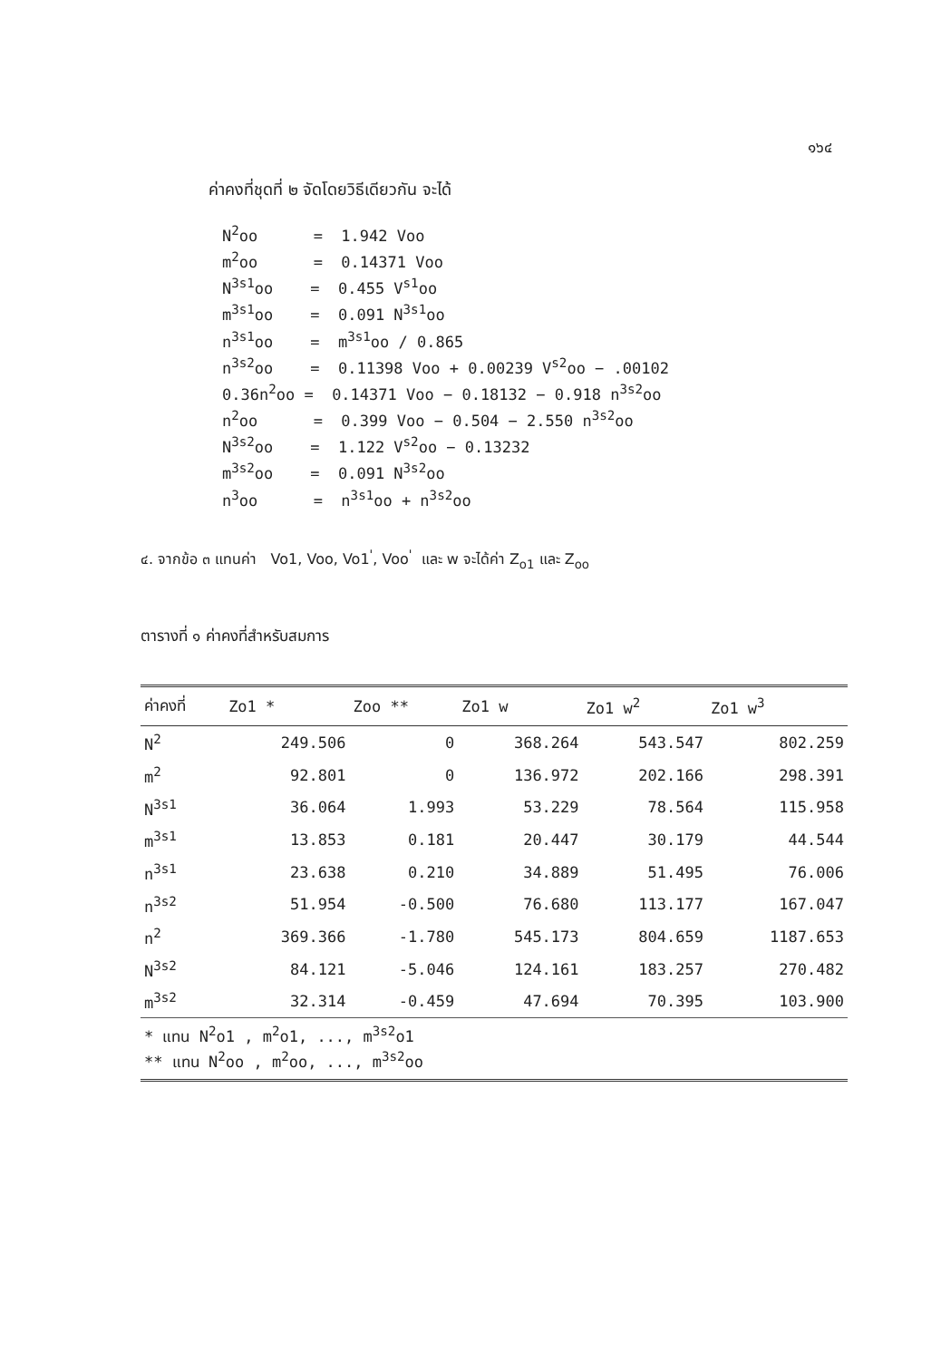๑๖๔
ค่าคงที่ชุดที่ ๒ จัดโดยวิธีเดียวกัน จะได้
N<sup>2</sup>oo = 1.942 Voo
m<sup>2</sup>oo = 0.14371 Voo
N<sup>3s1</sup>oo = 0.455 V<sup>s1</sup>oo
m<sup>3s1</sup>oo = 0.091 N<sup>3s1</sup>oo
n<sup>3s1</sup>oo = m<sup>3s1</sup>oo / 0.865
n<sup>3s2</sup>oo = 0.11398 Voo + 0.00239 V<sup>s2</sup>oo − .00102
0.36n<sup>2</sup>oo = 0.14371 Voo − 0.18132 − 0.918 n<sup>3s2</sup>oo
n<sup>2</sup>oo = 0.399 Voo − 0.504 − 2.550 n<sup>3s2</sup>oo
N<sup>3s2</sup>oo = 1.122 V<sup>s2</sup>oo − 0.13232
m<sup>3s2</sup>oo = 0.091 N<sup>3s2</sup>oo
n<sup>3</sup>oo = n<sup>3s1</sup>oo + n<sup>3s2</sup>oo
๔. จากข้อ ๓ แทนค่า Vo1, Voo, Vo1<sup>'</sup>, Voo<sup>'</sup> และ w จะได้ค่า Z<sub>o1</sub> และ Z<sub>oo</sub>
ตารางที่ ๑ ค่าคงที่สำหรับสมการ
| ค่าคงที่ | Zo1 * | Zoo ** | Zo1 w | Zo1 w<sup>2</sup> | Zo1 w<sup>3</sup> |
| --- | --- | --- | --- | --- | --- |
| N<sup>2</sup> | 249.506 | 0 | 368.264 | 543.547 | 802.259 |
| m<sup>2</sup> | 92.801 | 0 | 136.972 | 202.166 | 298.391 |
| N<sup>3s1</sup> | 36.064 | 1.993 | 53.229 | 78.564 | 115.958 |
| m<sup>3s1</sup> | 13.853 | 0.181 | 20.447 | 30.179 | 44.544 |
| n<sup>3s1</sup> | 23.638 | 0.210 | 34.889 | 51.495 | 76.006 |
| n<sup>3s2</sup> | 51.954 | -0.500 | 76.680 | 113.177 | 167.047 |
| n<sup>2</sup> | 369.366 | -1.780 | 545.173 | 804.659 | 1187.653 |
| N<sup>3s2</sup> | 84.121 | -5.046 | 124.161 | 183.257 | 270.482 |
| m<sup>3s2</sup> | 32.314 | -0.459 | 47.694 | 70.395 | 103.900 |
| * แทน N<sup>2</sup>o1 , m<sup>2</sup>o1, ..., m<sup>3s2</sup>o1 ** แทน N<sup>2</sup>oo , m<sup>2</sup>oo, ..., m<sup>3s2</sup>oo | | | | | |